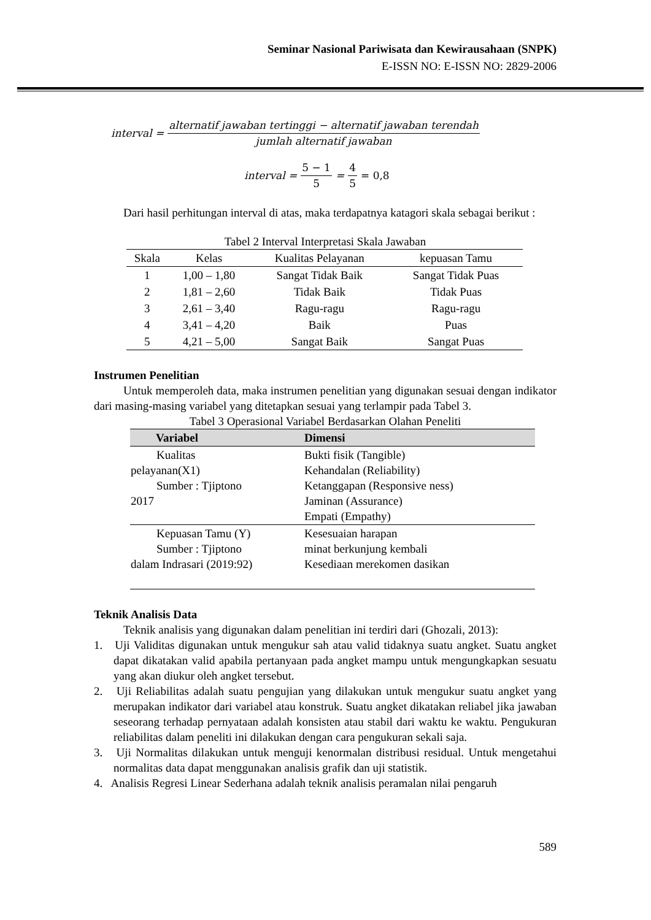Seminar Nasional Pariwisata dan Kewirausahaan (SNPK)
E-ISSN NO: E-ISSN NO: 2829-2006
interval = alternatif jawaban tertinggi − alternatif jawaban terendah jumlah alternatif jawaban
interval = 5 − 1 5 = 4 5 = 0,8
Dari hasil perhitungan interval di atas, maka terdapatnya katagori skala sebagai berikut :
Tabel 2 Interval Interpretasi Skala Jawaban
| Skala | Kelas | Kualitas Pelayanan | kepuasan Tamu |
| 1 | 1,00 – 1,80 | Sangat Tidak Baik | Sangat Tidak Puas |
| 2 | 1,81 – 2,60 | Tidak Baik | Tidak Puas |
| 3 | 2,61 – 3,40 | Ragu-ragu | Ragu-ragu |
| 4 | 3,41 – 4,20 | Baik | Puas |
| 5 | 4,21 – 5,00 | Sangat Baik | Sangat Puas |
Instrumen Penelitian
Untuk memperoleh data, maka instrumen penelitian yang digunakan sesuai dengan indikator dari masing-masing variabel yang ditetapkan sesuai yang terlampir pada Tabel 3.
Tabel 3 Operasional Variabel Berdasarkan Olahan Peneliti
| Variabel | Dimensi |
| --- | --- |
| Kualitas pelayanan(X1) Sumber : Tjiptono 2017 | Bukti fisik (Tangible) Kehandalan (Reliability) Ketanggapan (Responsive ness) Jaminan (Assurance) Empati (Empathy) |
| Kepuasan Tamu (Y) Sumber : Tjiptono dalam Indrasari (2019:92) | Kesesuaian harapan minat berkunjung kembali Kesediaan merekomen dasikan |
Teknik Analisis Data
Teknik analisis yang digunakan dalam penelitian ini terdiri dari (Ghozali, 2013):
1. Uji Validitas digunakan untuk mengukur sah atau valid tidaknya suatu angket. Suatu angket dapat dikatakan valid apabila pertanyaan pada angket mampu untuk mengungkapkan sesuatu yang akan diukur oleh angket tersebut.
2. Uji Reliabilitas adalah suatu pengujian yang dilakukan untuk mengukur suatu angket yang merupakan indikator dari variabel atau konstruk. Suatu angket dikatakan reliabel jika jawaban seseorang terhadap pernyataan adalah konsisten atau stabil dari waktu ke waktu. Pengukuran reliabilitas dalam peneliti ini dilakukan dengan cara pengukuran sekali saja.
3. Uji Normalitas dilakukan untuk menguji kenormalan distribusi residual. Untuk mengetahui normalitas data dapat menggunakan analisis grafik dan uji statistik.
4. Analisis Regresi Linear Sederhana adalah teknik analisis peramalan nilai pengaruh
589